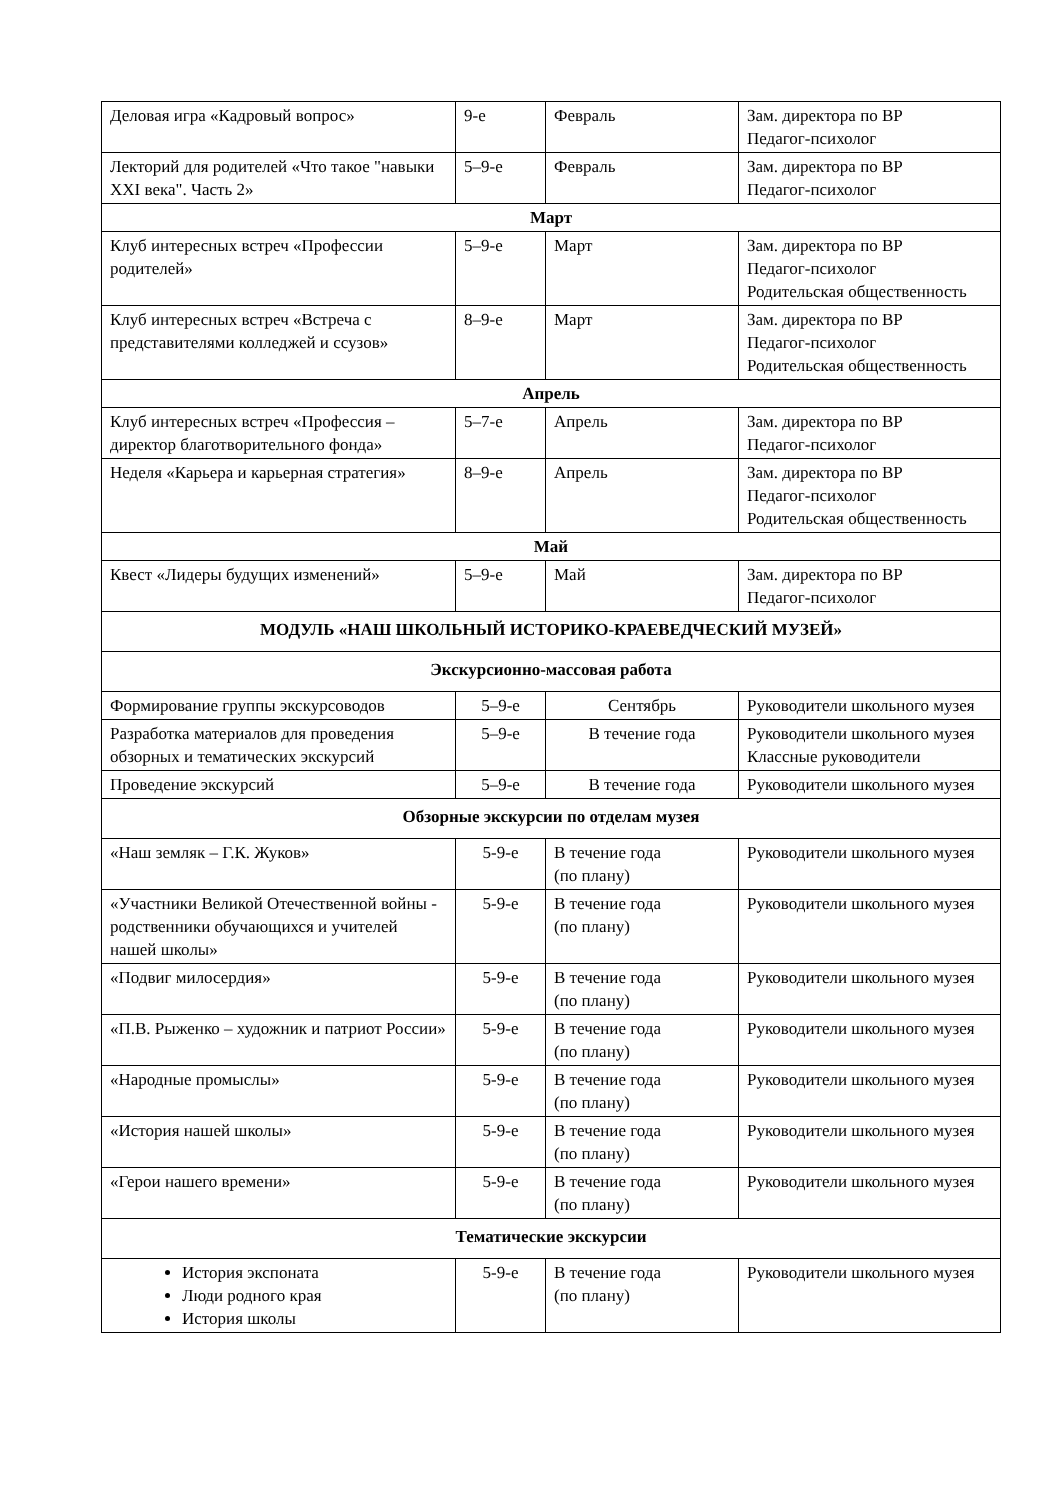| Деловая игра «Кадровый вопрос» | 9-е | Февраль | Зам. директора по ВР Педагог-психолог |
| Лекторий для родителей «Что такое "навыки XXI века". Часть 2» | 5–9-е | Февраль | Зам. директора по ВР Педагог-психолог |
| Март | | | |
| Клуб интересных встреч «Профессии родителей» | 5–9-е | Март | Зам. директора по ВР Педагог-психолог Родительская общественность |
| Клуб интересных встреч «Встреча с представителями колледжей и ссузов» | 8–9-е | Март | Зам. директора по ВР Педагог-психолог Родительская общественность |
| Апрель | | | |
| Клуб интересных встреч «Профессия – директор благотворительного фонда» | 5–7-е | Апрель | Зам. директора по ВР Педагог-психолог |
| Неделя «Карьера и карьерная стратегия» | 8–9-е | Апрель | Зам. директора по ВР Педагог-психолог Родительская общественность |
| Май | | | |
| Квест «Лидеры будущих изменений» | 5–9-е | Май | Зам. директора по ВР Педагог-психолог |
| МОДУЛЬ «НАШ ШКОЛЬНЫЙ ИСТОРИКО-КРАЕВЕДЧЕСКИЙ МУЗЕЙ» | | | |
| Экскурсионно-массовая работа | | | |
| Формирование группы экскурсоводов | 5–9-е | Сентябрь | Руководители школьного музея |
| Разработка материалов для проведения обзорных и тематических экскурсий | 5–9-е | В течение года | Руководители школьного музея Классные руководители |
| Проведение экскурсий | 5–9-е | В течение года | Руководители школьного музея |
| Обзорные экскурсии по отделам музея | | | |
| «Наш земляк – Г.К. Жуков» | 5-9-е | В течение года (по плану) | Руководители школьного музея |
| «Участники Великой Отечественной войны - родственники обучающихся и учителей нашей школы» | 5-9-е | В течение года (по плану) | Руководители школьного музея |
| «Подвиг милосердия» | 5-9-е | В течение года (по плану) | Руководители школьного музея |
| «П.В. Рыженко – художник и патриот России» | 5-9-е | В течение года (по плану) | Руководители школьного музея |
| «Народные промыслы» | 5-9-е | В течение года (по плану) | Руководители школьного музея |
| «История нашей школы» | 5-9-е | В течение года (по плану) | Руководители школьного музея |
| «Герои нашего времени» | 5-9-е | В течение года (по плану) | Руководители школьного музея |
| Тематические экскурсии | | | |
| История экспоната Люди родного края История школы | 5-9-е | В течение года (по плану) | Руководители школьного музея |